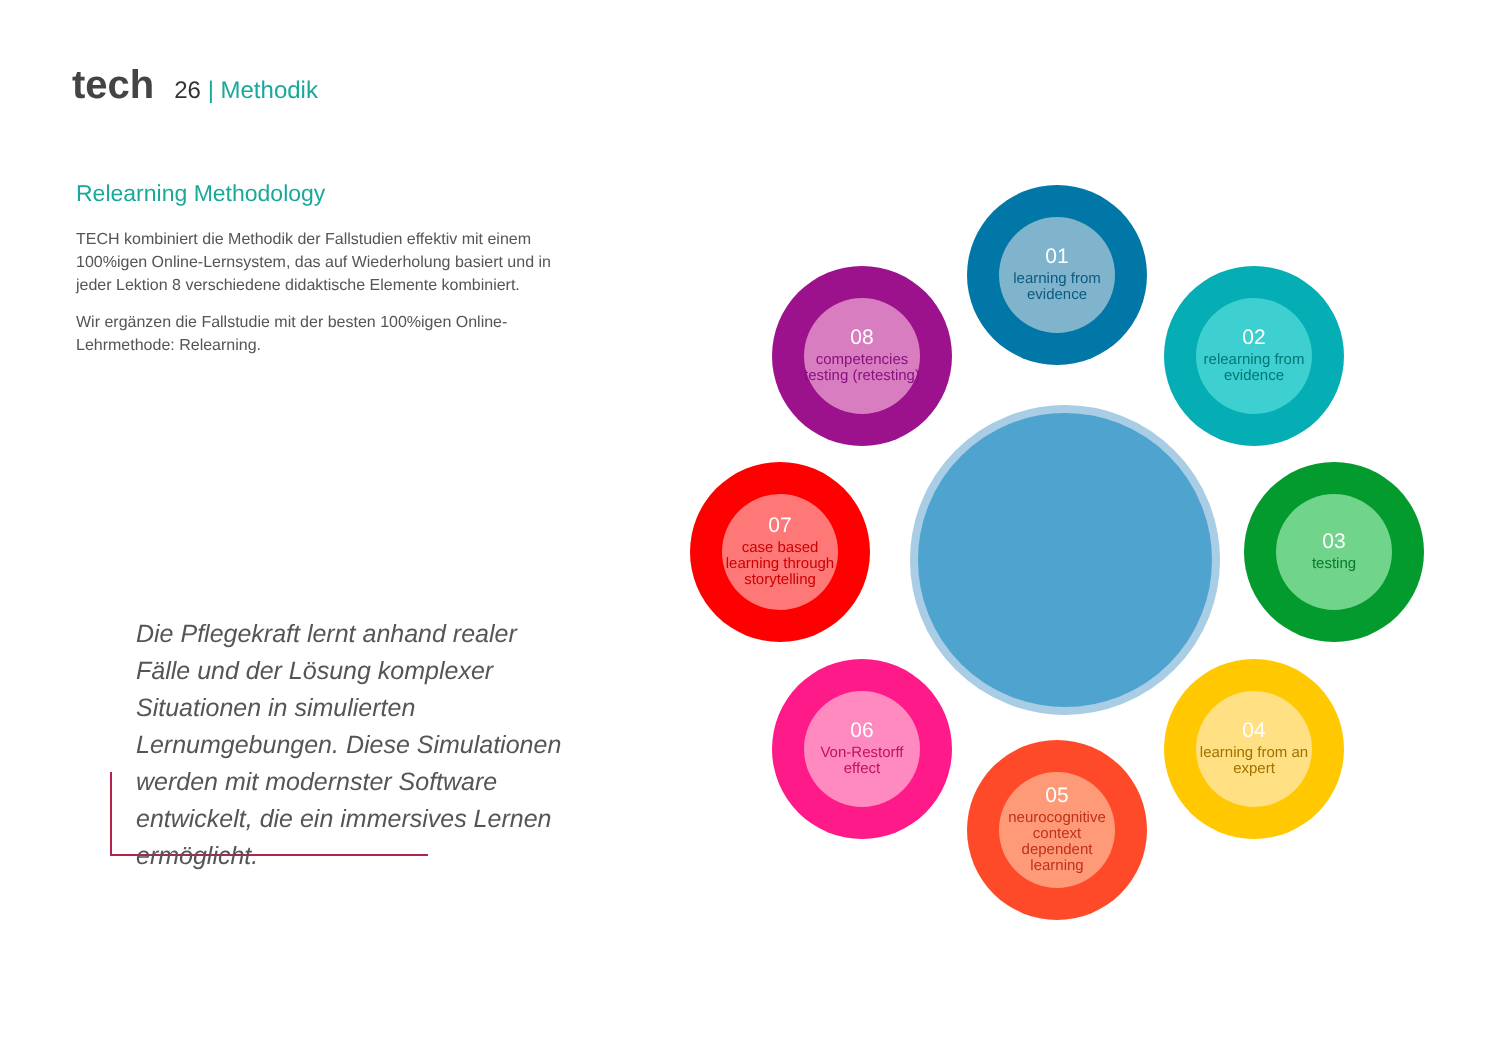tech
26 | Methodik
Relearning Methodology
TECH kombiniert die Methodik der Fallstudien effektiv mit einem 100%igen Online-Lernsystem, das auf Wiederholung basiert und in jeder Lektion 8 verschiedene didaktische Elemente kombiniert.
Wir ergänzen die Fallstudie mit der besten 100%igen Online-Lehrmethode: Relearning.
Die Pflegekraft lernt anhand realer Fälle und der Lösung komplexer Situationen in simulierten Lernumgebungen. Diese Simulationen werden mit modernster Software entwickelt, die ein immersives Lernen ermöglicht.
01
learning from evidence
02
relearning from evidence
03
testing
04
learning from an expert
05
neurocognitive context dependent learning
06
Von-Restorff effect
07
case based learning through storytelling
08
competencies testing (retesting)